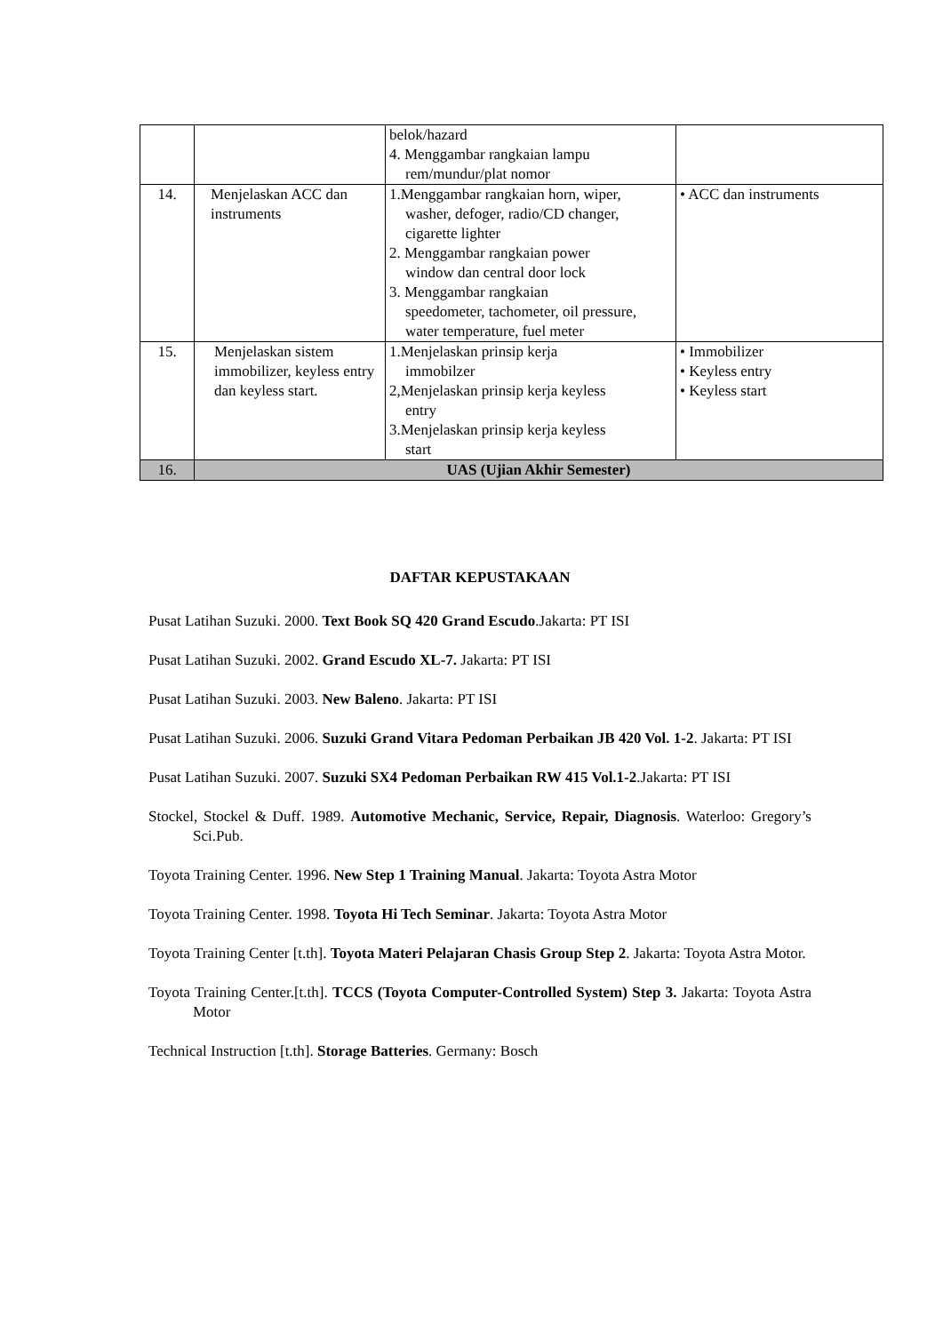| | | belok/hazard 4. Menggambar rangkaian lampu rem/mundur/plat nomor | |
| 14. | Menjelaskan ACC dan instruments | 1.Menggambar rangkaian horn, wiper, washer, defoger, radio/CD changer, cigarette lighter 2. Menggambar rangkaian power window dan central door lock 3. Menggambar rangkaian speedometer, tachometer, oil pressure, water temperature, fuel meter | • ACC dan instruments |
| 15. | Menjelaskan sistem immobilizer, keyless entry dan keyless start. | 1.Menjelaskan prinsip kerja immobilzer 2,Menjelaskan prinsip kerja keyless entry 3.Menjelaskan prinsip kerja keyless start | • Immobilizer • Keyless entry • Keyless start |
| 16. | UAS (Ujian Akhir Semester) | | |
DAFTAR KEPUSTAKAAN
Pusat Latihan Suzuki. 2000. Text Book SQ 420 Grand Escudo.Jakarta: PT ISI
Pusat Latihan Suzuki. 2002. Grand Escudo XL-7. Jakarta: PT ISI
Pusat Latihan Suzuki. 2003. New Baleno. Jakarta: PT ISI
Pusat Latihan Suzuki. 2006. Suzuki Grand Vitara Pedoman Perbaikan JB 420 Vol. 1-2. Jakarta: PT ISI
Pusat Latihan Suzuki. 2007. Suzuki SX4 Pedoman Perbaikan RW 415 Vol.1-2.Jakarta: PT ISI
Stockel, Stockel & Duff. 1989. Automotive Mechanic, Service, Repair, Diagnosis. Waterloo: Gregory’s Sci.Pub.
Toyota Training Center. 1996. New Step 1 Training Manual. Jakarta: Toyota Astra Motor
Toyota Training Center. 1998. Toyota Hi Tech Seminar. Jakarta: Toyota Astra Motor
Toyota Training Center [t.th]. Toyota Materi Pelajaran Chasis Group Step 2. Jakarta: Toyota Astra Motor.
Toyota Training Center.[t.th]. TCCS (Toyota Computer-Controlled System) Step 3. Jakarta: Toyota Astra Motor
Technical Instruction [t.th]. Storage Batteries. Germany: Bosch